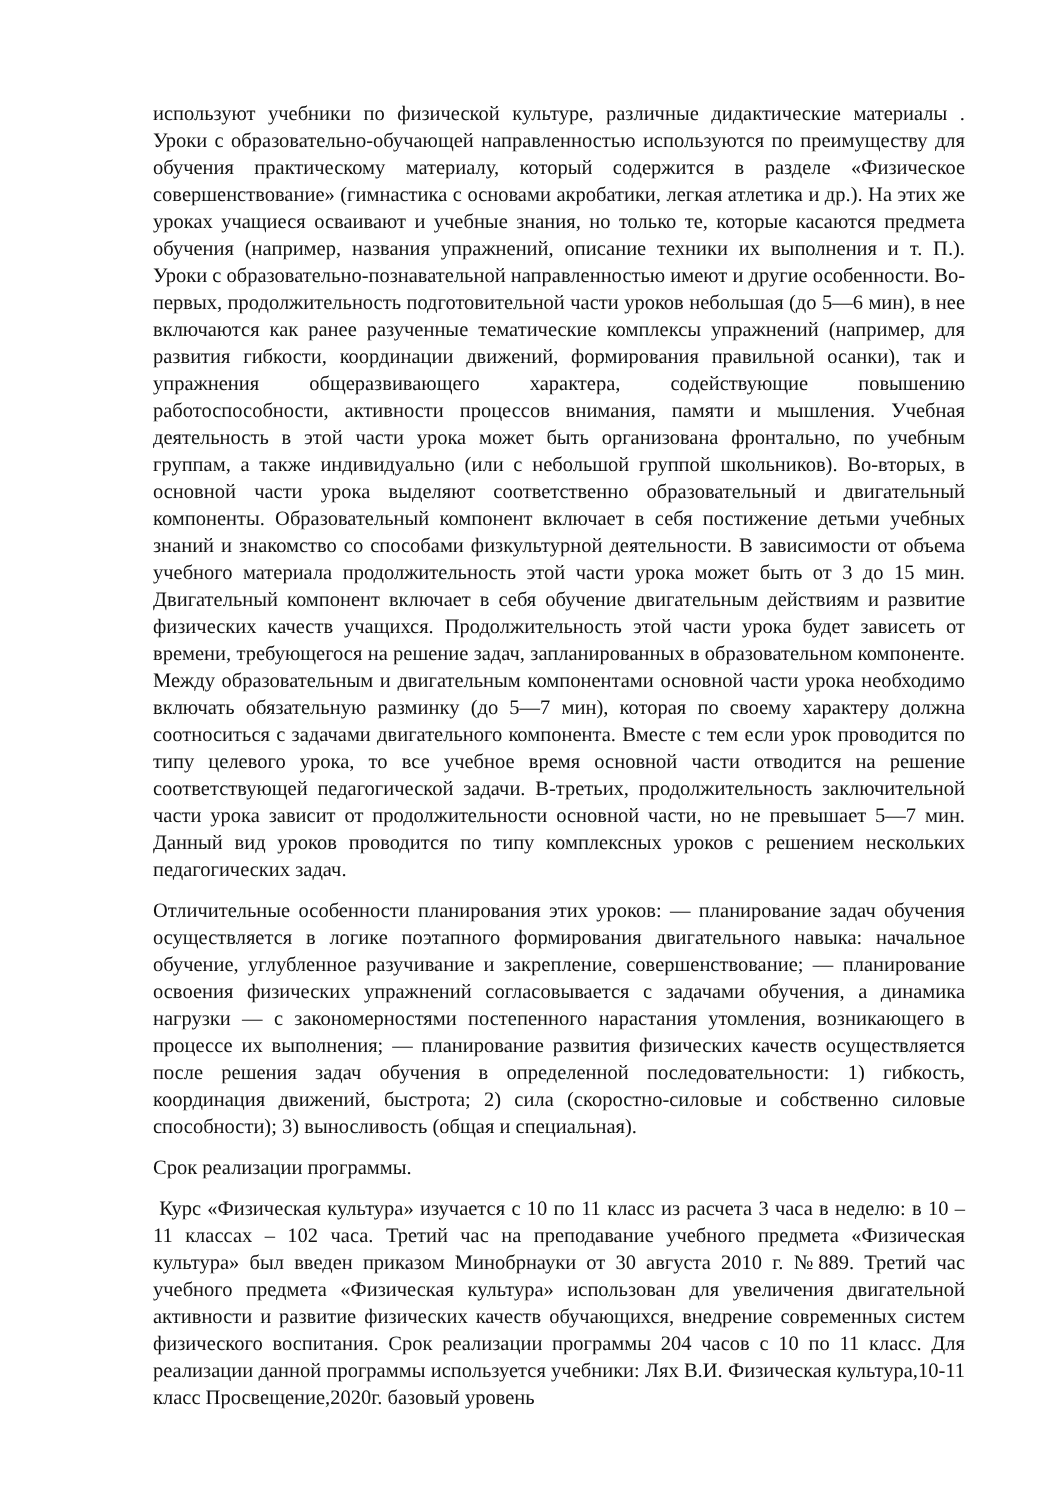используют учебники по физической культуре, различные дидактические материалы . Уроки с образовательно-обучающей направленностью используются по преимуществу для обучения практическому материалу, который содержится в разделе «Физическое совершенствование» (гимнастика с основами акробатики, легкая атлетика и др.). На этих же уроках учащиеся осваивают и учебные знания, но только те, которые касаются предмета обучения (например, названия упражнений, описание техники их выполнения и т. П.). Уроки с образовательно-познавательной направленностью имеют и другие особенности. Во-первых, продолжительность подготовительной части уроков небольшая (до 5—6 мин), в нее включаются как ранее разученные тематические комплексы упражнений (например, для развития гибкости, координации движений, формирования правильной осанки), так и упражнения общеразвивающего характера, содействующие повышению работоспособности, активности процессов внимания, памяти и мышления. Учебная деятельность в этой части урока может быть организована фронтально, по учебным группам, а также индивидуально (или с небольшой группой школьников). Во-вторых, в основной части урока выделяют соответственно образовательный и двигательный компоненты. Образовательный компонент включает в себя постижение детьми учебных знаний и знакомство со способами физкультурной деятельности. В зависимости от объема учебного материала продолжительность этой части урока может быть от 3 до 15 мин. Двигательный компонент включает в себя обучение двигательным действиям и развитие физических качеств учащихся. Продолжительность этой части урока будет зависеть от времени, требующегося на решение задач, запланированных в образовательном компоненте. Между образовательным и двигательным компонентами основной части урока необходимо включать обязательную разминку (до 5—7 мин), которая по своему характеру должна соотноситься с задачами двигательного компонента. Вместе с тем если урок проводится по типу целевого урока, то все учебное время основной части отводится на решение соответствующей педагогической задачи. В-третьих, продолжительность заключительной части урока зависит от продолжительности основной части, но не превышает 5—7 мин. Данный вид уроков проводится по типу комплексных уроков с решением нескольких педагогических задач.
Отличительные особенности планирования этих уроков: — планирование задач обучения осуществляется в логике поэтапного формирования двигательного навыка: начальное обучение, углубленное разучивание и закрепление, совершенствование; — планирование освоения физических упражнений согласовывается с задачами обучения, а динамика нагрузки — с закономерностями постепенного нарастания утомления, возникающего в процессе их выполнения; — планирование развития физических качеств осуществляется после решения задач обучения в определенной последовательности: 1) гибкость, координация движений, быстрота; 2) сила (скоростно-силовые и собственно силовые способности); 3) выносливость (общая и специальная).
Срок реализации программы.
Курс «Физическая культура» изучается с 10 по 11 класс из расчета 3 часа в неделю: в 10 – 11 классах – 102 часа. Третий час на преподавание учебного предмета «Физическая культура» был введен приказом Минобрнауки от 30 августа 2010 г. №889. Третий час учебного предмета «Физическая культура» использован для увеличения двигательной активности и развитие физических качеств обучающихся, внедрение современных систем физического воспитания. Срок реализации программы 204 часов с 10 по 11 класс. Для реализации данной программы используется учебники: Лях В.И. Физическая культура,10-11 класс Просвещение,2020г. базовый уровень